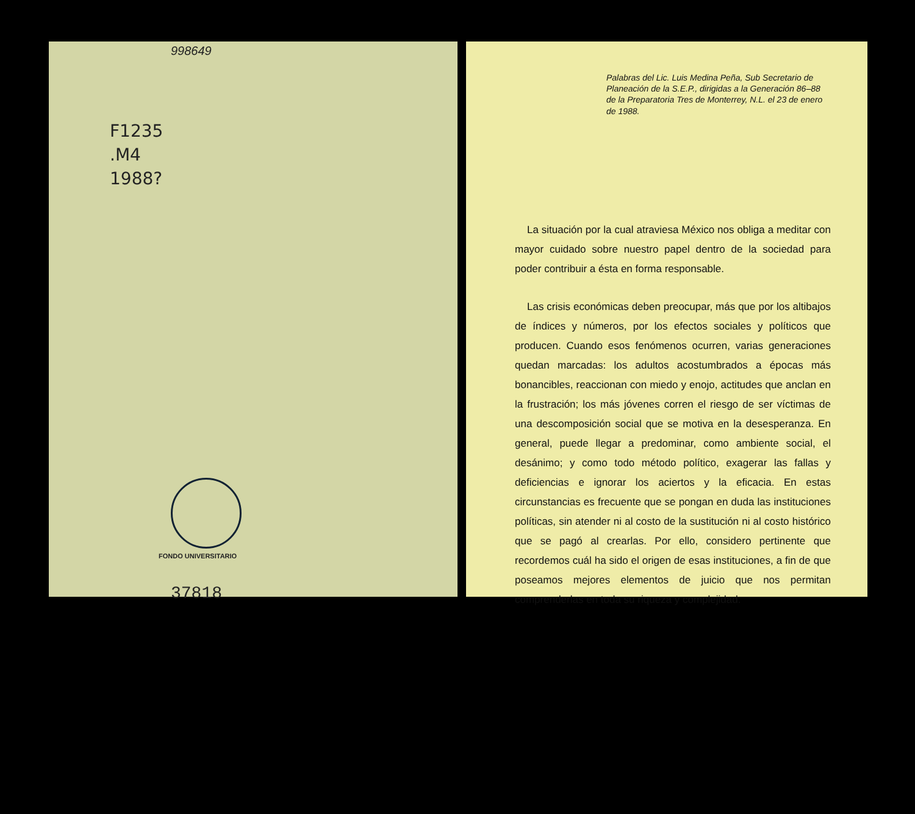998649
F1235
.M4
1988?
FONDO UNIVERSITARIO
37818
Palabras del Lic. Luis Medina Peña, Sub Secretario de Planeación de la S.E.P., dirigidas a la Generación 86–88 de la Preparatoria Tres de Monterrey, N.L. el 23 de enero de 1988.
La situación por la cual atraviesa México nos obliga a meditar con mayor cuidado sobre nuestro papel dentro de la sociedad para poder contribuir a ésta en forma responsable.
Las crisis económicas deben preocupar, más que por los altibajos de índices y números, por los efectos sociales y políticos que producen. Cuando esos fenómenos ocurren, varias generaciones quedan marcadas: los adultos acostumbrados a épocas más bonancibles, reaccionan con miedo y enojo, actitudes que anclan en la frustración; los más jóvenes corren el riesgo de ser víctimas de una descomposición social que se motiva en la desesperanza. En general, puede llegar a predominar, como ambiente social, el desánimo; y como todo método político, exagerar las fallas y deficiencias e ignorar los aciertos y la eficacia. En estas circunstancias es frecuente que se pongan en duda las instituciones políticas, sin atender ni al costo de la sustitución ni al costo histórico que se pagó al crearlas. Por ello, considero pertinente que recordemos cuál ha sido el origen de esas instituciones, a fin de que poseamos mejores elementos de juicio que nos permitan comprenderlas en toda su riqueza y complejidad.